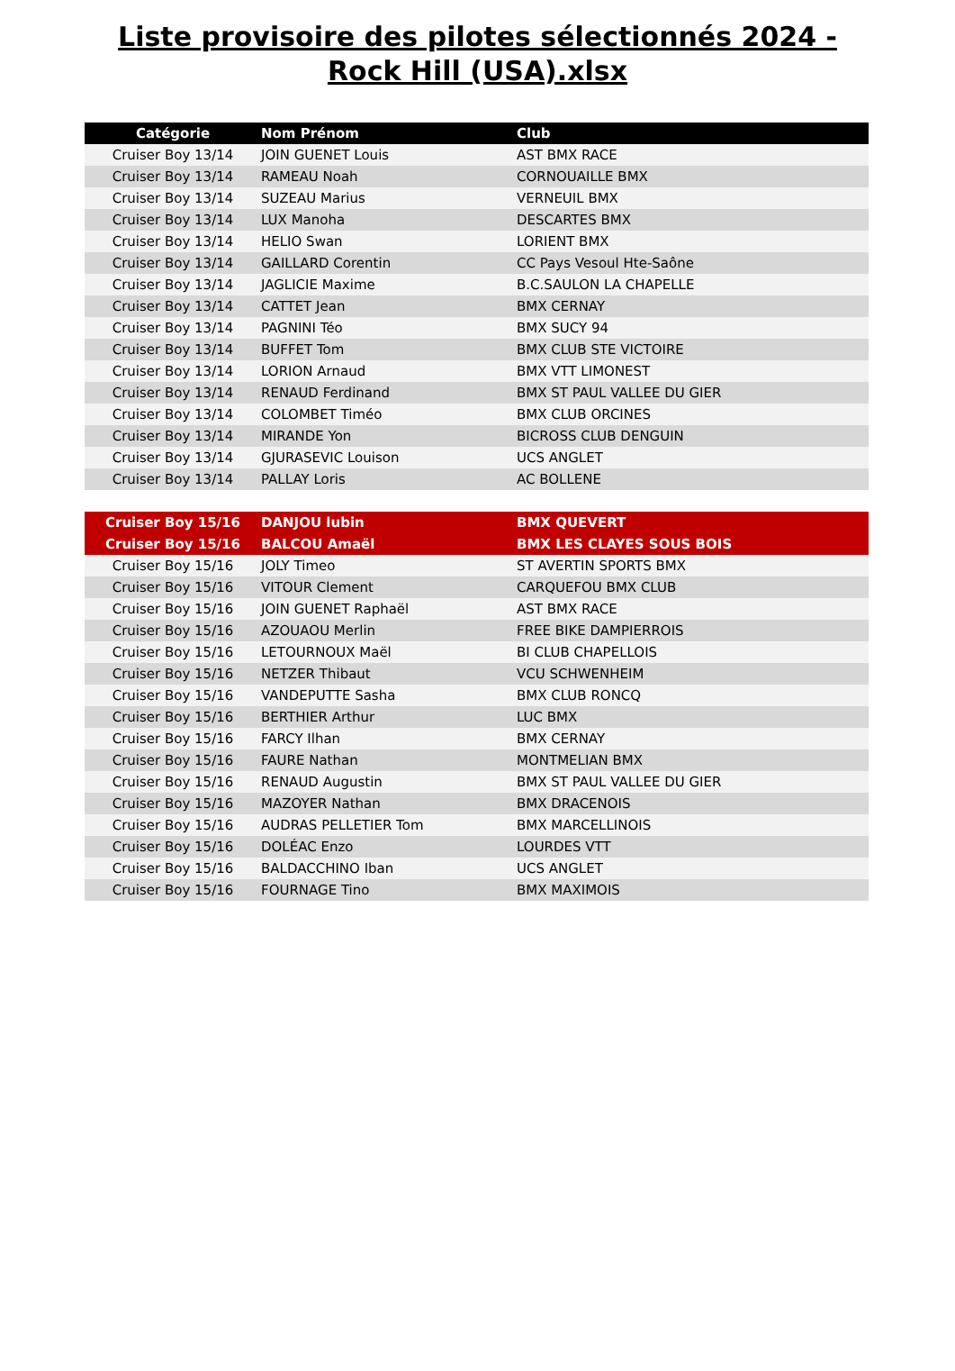Liste provisoire des pilotes sélectionnés 2024 - Rock Hill (USA).xlsx
| Catégorie | Nom Prénom | Club |
| --- | --- | --- |
| Cruiser Boy 13/14 | JOIN GUENET Louis | AST BMX RACE |
| Cruiser Boy 13/14 | RAMEAU Noah | CORNOUAILLE BMX |
| Cruiser Boy 13/14 | SUZEAU Marius | VERNEUIL BMX |
| Cruiser Boy 13/14 | LUX Manoha | DESCARTES BMX |
| Cruiser Boy 13/14 | HELIO Swan | LORIENT BMX |
| Cruiser Boy 13/14 | GAILLARD Corentin | CC Pays Vesoul Hte-Saône |
| Cruiser Boy 13/14 | JAGLICIE Maxime | B.C.SAULON LA CHAPELLE |
| Cruiser Boy 13/14 | CATTET Jean | BMX CERNAY |
| Cruiser Boy 13/14 | PAGNINI Téo | BMX SUCY 94 |
| Cruiser Boy 13/14 | BUFFET Tom | BMX CLUB STE VICTOIRE |
| Cruiser Boy 13/14 | LORION Arnaud | BMX VTT LIMONEST |
| Cruiser Boy 13/14 | RENAUD Ferdinand | BMX ST PAUL VALLEE DU GIER |
| Cruiser Boy 13/14 | COLOMBET Timéo | BMX CLUB ORCINES |
| Cruiser Boy 13/14 | MIRANDE Yon | BICROSS CLUB DENGUIN |
| Cruiser Boy 13/14 | GJURASEVIC Louison | UCS ANGLET |
| Cruiser Boy 13/14 | PALLAY Loris | AC BOLLENE |
| Cruiser Boy 15/16 | DANJOU lubin | BMX QUEVERT |
| Cruiser Boy 15/16 | BALCOU Amaël | BMX LES CLAYES SOUS BOIS |
| Cruiser Boy 15/16 | JOLY Timeo | ST AVERTIN SPORTS BMX |
| Cruiser Boy 15/16 | VITOUR Clement | CARQUEFOU BMX CLUB |
| Cruiser Boy 15/16 | JOIN GUENET Raphaël | AST BMX RACE |
| Cruiser Boy 15/16 | AZOUAOU Merlin | FREE BIKE DAMPIERROIS |
| Cruiser Boy 15/16 | LETOURNOUX Maël | BI CLUB CHAPELLOIS |
| Cruiser Boy 15/16 | NETZER Thibaut | VCU SCHWENHEIM |
| Cruiser Boy 15/16 | VANDEPUTTE Sasha | BMX CLUB RONCQ |
| Cruiser Boy 15/16 | BERTHIER Arthur | LUC BMX |
| Cruiser Boy 15/16 | FARCY Ilhan | BMX CERNAY |
| Cruiser Boy 15/16 | FAURE Nathan | MONTMELIAN BMX |
| Cruiser Boy 15/16 | RENAUD Augustin | BMX ST PAUL VALLEE DU GIER |
| Cruiser Boy 15/16 | MAZOYER Nathan | BMX DRACENOIS |
| Cruiser Boy 15/16 | AUDRAS PELLETIER Tom | BMX MARCELLINOIS |
| Cruiser Boy 15/16 | DOLÉAC Enzo | LOURDES VTT |
| Cruiser Boy 15/16 | BALDACCHINO Iban | UCS ANGLET |
| Cruiser Boy 15/16 | FOURNAGE Tino | BMX MAXIMOIS |